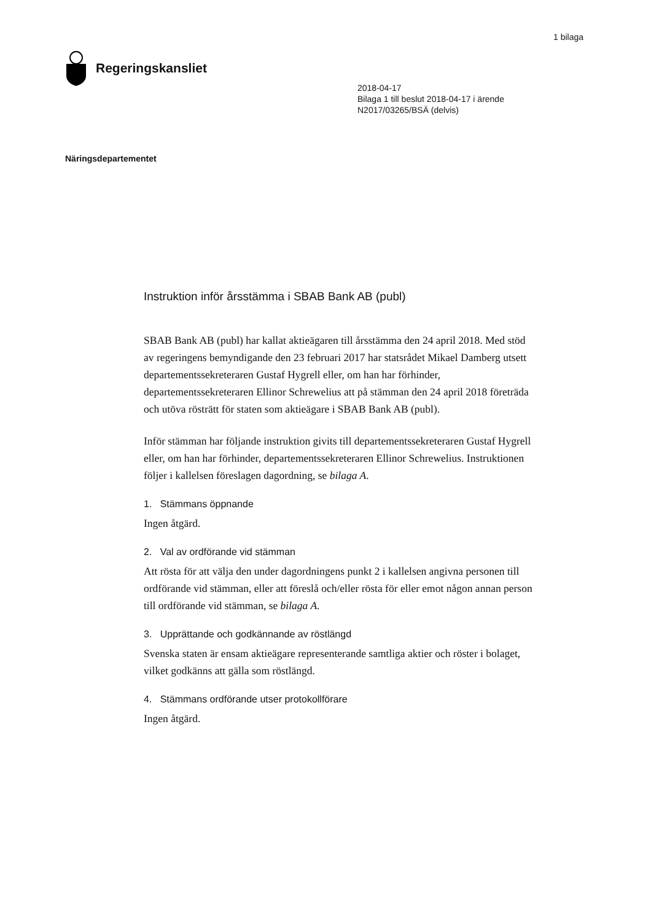1 bilaga
Regeringskansliet
2018-04-17
Bilaga 1 till beslut 2018-04-17 i ärende
N2017/03265/BSÄ (delvis)
Näringsdepartementet
Instruktion inför årsstämma i SBAB Bank AB (publ)
SBAB Bank AB (publ) har kallat aktieägaren till årsstämma den 24 april 2018. Med stöd av regeringens bemyndigande den 23 februari 2017 har statsrådet Mikael Damberg utsett departementssekreteraren Gustaf Hygrell eller, om han har förhinder, departementssekreteraren Ellinor Schrewelius att på stämman den 24 april 2018 företräda och utöva rösträtt för staten som aktieägare i SBAB Bank AB (publ).
Inför stämman har följande instruktion givits till departementssekreteraren Gustaf Hygrell eller, om han har förhinder, departementssekreteraren Ellinor Schrewelius. Instruktionen följer i kallelsen föreslagen dagordning, se bilaga A.
1. Stämmans öppnande
Ingen åtgärd.
2. Val av ordförande vid stämman
Att rösta för att välja den under dagordningens punkt 2 i kallelsen angivna personen till ordförande vid stämman, eller att föreslå och/eller rösta för eller emot någon annan person till ordförande vid stämman, se bilaga A.
3. Upprättande och godkännande av röstlängd
Svenska staten är ensam aktieägare representerande samtliga aktier och röster i bolaget, vilket godkänns att gälla som röstlängd.
4. Stämmans ordförande utser protokollförare
Ingen åtgärd.